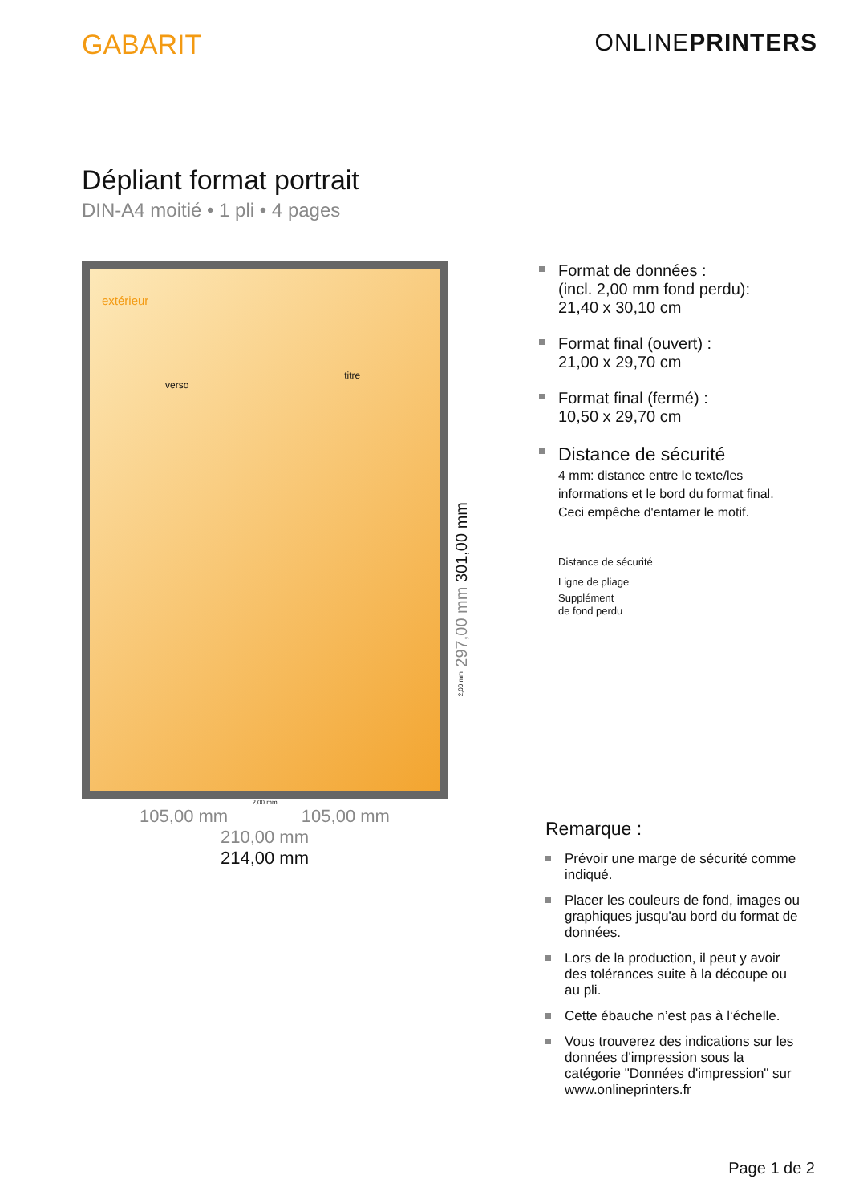GABARIT ONLINEPRINTERS
Dépliant format portrait
DIN-A4 moitié • 1 pli • 4 pages
extérieur
verso
titre
2,00 mm
105,00 mm 105,00 mm
210,00 mm
214,00 mm
2,00 mm 297,00 mm 301,00 mm
Format de données :
(incl. 2,00 mm fond perdu):
21,40 x 30,10 cm
Format final (ouvert) :
21,00 x 29,70 cm
Format final (fermé) :
10,50 x 29,70 cm
Distance de sécurité
4 mm: distance entre le texte/les informations et le bord du format final. Ceci empêche d'entamer le motif.
Distance de sécurité
Ligne de pliage
Supplément
de fond perdu
Remarque :
Prévoir une marge de sécurité comme indiqué.
Placer les couleurs de fond, images ou graphiques jusqu'au bord du format de données.
Lors de la production, il peut y avoir des tolérances suite à la découpe ou au pli.
Cette ébauche n’est pas à l‘échelle.
Vous trouverez des indications sur les données d'impression sous la catégorie "Données d'impression" sur www.onlineprinters.fr
Page 1 de 2